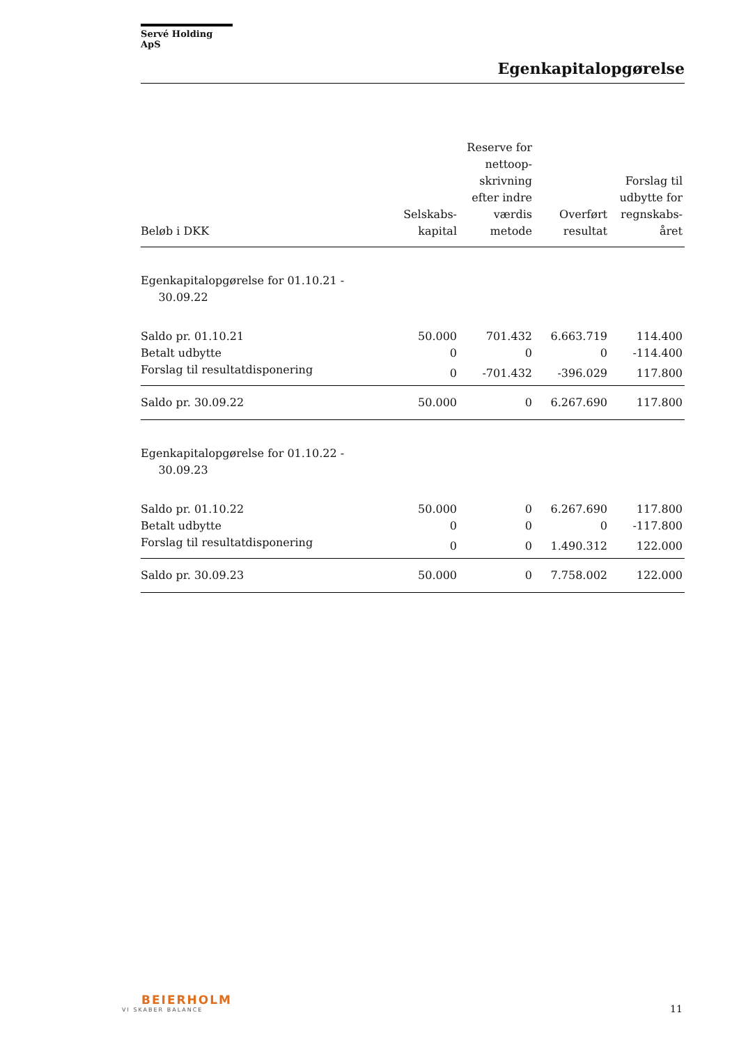Servé Holding ApS
Egenkapitalopgørelse
| Beløb i DKK | Selskabs- kapital | Reserve for nettoop- skrivning efter indre værdis metode | Overført resultat | Forslag til udbytte for regnskabs- året |
| --- | --- | --- | --- | --- |
| Egenkapitalopgørelse for 01.10.21 - 30.09.22 | | | | |
| Saldo pr. 01.10.21 | 50.000 | 701.432 | 6.663.719 | 114.400 |
| Betalt udbytte | 0 | 0 | 0 | -114.400 |
| Forslag til resultatdisponering | 0 | -701.432 | -396.029 | 117.800 |
| Saldo pr. 30.09.22 | 50.000 | 0 | 6.267.690 | 117.800 |
| Egenkapitalopgørelse for 01.10.22 - 30.09.23 | | | | |
| Saldo pr. 01.10.22 | 50.000 | 0 | 6.267.690 | 117.800 |
| Betalt udbytte | 0 | 0 | 0 | -117.800 |
| Forslag til resultatdisponering | 0 | 0 | 1.490.312 | 122.000 |
| Saldo pr. 30.09.23 | 50.000 | 0 | 7.758.002 | 122.000 |
BEIERHOLM
VI SKABER BALANCE
11